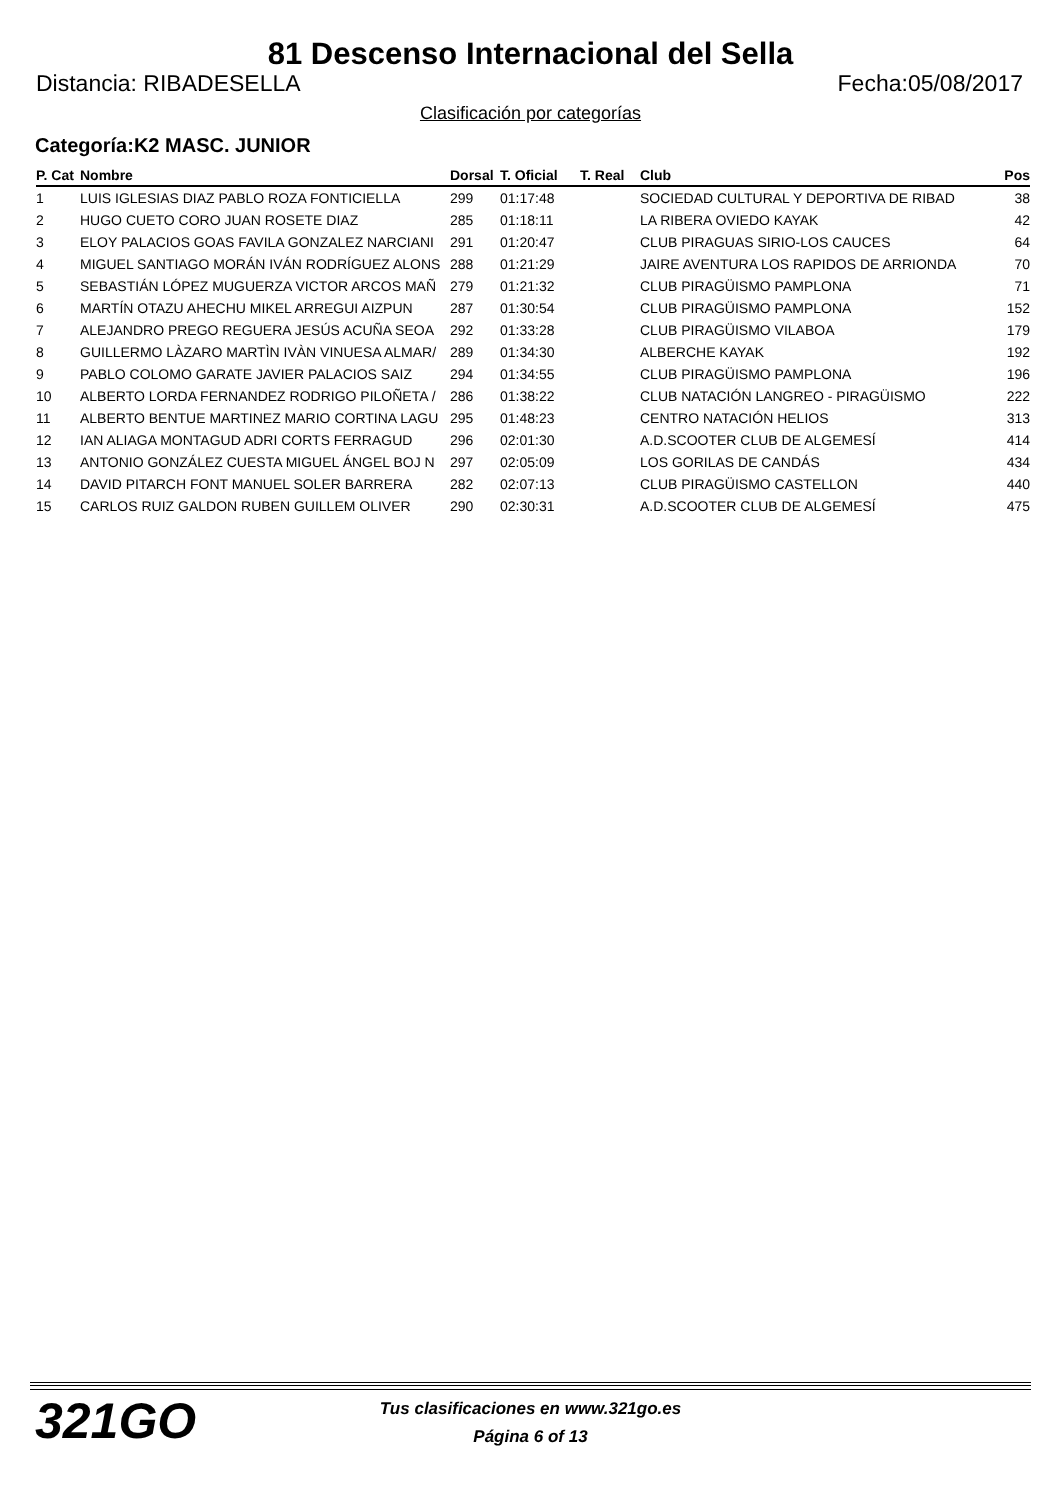81 Descenso Internacional del Sella
Distancia: RIBADESELLA Fecha:05/08/2017
Clasificación por categorías
Categoría:K2 MASC. JUNIOR
| P. Cat | Nombre | Dorsal | T. Oficial | T. Real | Club | Pos |
| --- | --- | --- | --- | --- | --- | --- |
| 1 | LUIS IGLESIAS DIAZ PABLO ROZA FONTICIELLA | 299 | 01:17:48 | | SOCIEDAD CULTURAL Y DEPORTIVA DE RIBAD | 38 |
| 2 | HUGO CUETO CORO JUAN ROSETE DIAZ | 285 | 01:18:11 | | LA RIBERA OVIEDO KAYAK | 42 |
| 3 | ELOY PALACIOS GOAS FAVILA GONZALEZ NARCIANI | 291 | 01:20:47 | | CLUB PIRAGUAS SIRIO-LOS CAUCES | 64 |
| 4 | MIGUEL SANTIAGO MORÁN IVÁN RODRÍGUEZ ALONS | 288 | 01:21:29 | | JAIRE AVENTURA LOS RAPIDOS DE ARRIONDA | 70 |
| 5 | SEBASTIÁN LÓPEZ MUGUERZA VICTOR ARCOS MAÑ | 279 | 01:21:32 | | CLUB PIRAGÜISMO PAMPLONA | 71 |
| 6 | MARTÍN OTAZU AHECHU MIKEL ARREGUI AIZPUN | 287 | 01:30:54 | | CLUB PIRAGÜISMO PAMPLONA | 152 |
| 7 | ALEJANDRO PREGO REGUERA JESÚS ACUÑA SEOA | 292 | 01:33:28 | | CLUB PIRAGÜISMO VILABOA | 179 |
| 8 | GUILLERMO LÀZARO MARTÌN IVÀN VINUESA ALMAR/ | 289 | 01:34:30 | | ALBERCHE KAYAK | 192 |
| 9 | PABLO COLOMO GARATE JAVIER PALACIOS SAIZ | 294 | 01:34:55 | | CLUB PIRAGÜISMO PAMPLONA | 196 |
| 10 | ALBERTO LORDA FERNANDEZ RODRIGO PILOÑETA / | 286 | 01:38:22 | | CLUB NATACIÓN LANGREO - PIRAGÜISMO | 222 |
| 11 | ALBERTO BENTUE MARTINEZ MARIO CORTINA LAGU | 295 | 01:48:23 | | CENTRO NATACIÓN HELIOS | 313 |
| 12 | IAN ALIAGA MONTAGUD ADRI CORTS FERRAGUD | 296 | 02:01:30 | | A.D.SCOOTER CLUB DE ALGEMESÍ | 414 |
| 13 | ANTONIO GONZÁLEZ CUESTA MIGUEL ÁNGEL BOJ N | 297 | 02:05:09 | | LOS GORILAS DE CANDÁS | 434 |
| 14 | DAVID PITARCH FONT MANUEL SOLER BARRERA | 282 | 02:07:13 | | CLUB PIRAGÜISMO CASTELLON | 440 |
| 15 | CARLOS RUIZ GALDON RUBEN GUILLEM OLIVER | 290 | 02:30:31 | | A.D.SCOOTER CLUB DE ALGEMESÍ | 475 |
321GO
Tus clasificaciones en www.321go.es
Página 6 of 13